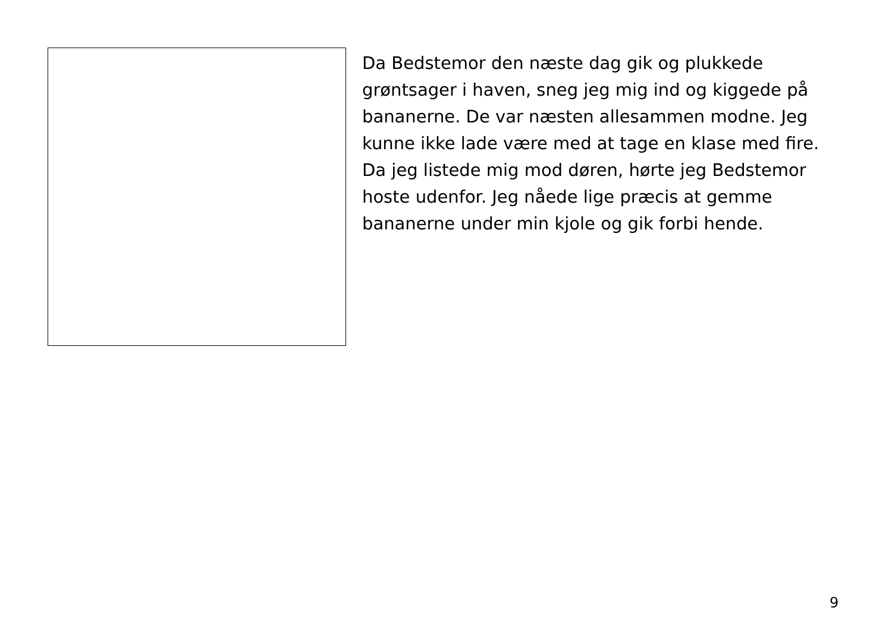Da Bedstemor den næste dag gik og plukkede grøntsager i haven, sneg jeg mig ind og kiggede på bananerne. De var næsten allesammen modne. Jeg kunne ikke lade være med at tage en klase med fire. Da jeg listede mig mod døren, hørte jeg Bedstemor hoste udenfor. Jeg nåede lige præcis at gemme bananerne under min kjole og gik forbi hende.
9